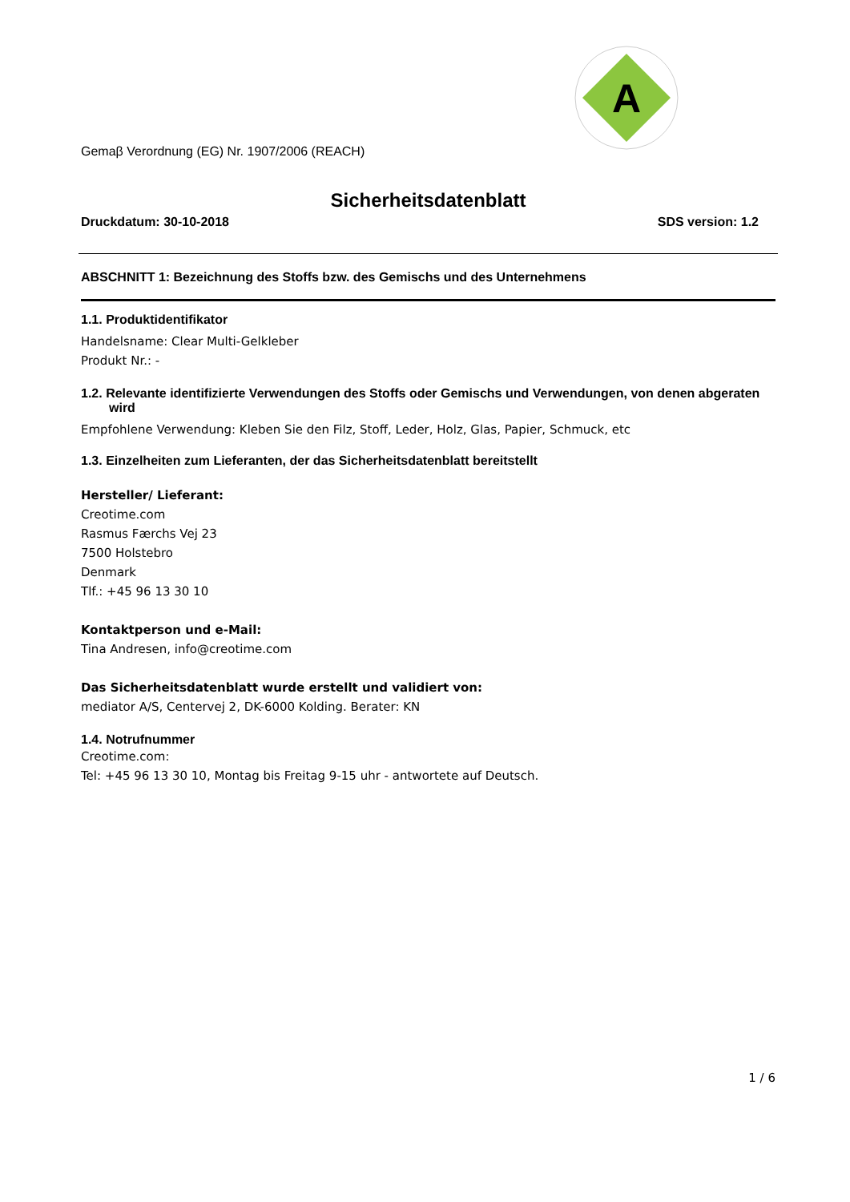A
Gemaβ Verordnung (EG) Nr. 1907/2006 (REACH)
Sicherheitsdatenblatt
Druckdatum: 30-10-2018 SDS version: 1.2
ABSCHNITT 1: Bezeichnung des Stoffs bzw. des Gemischs und des Unternehmens
1.1. Produktidentifikator
Handelsname: Clear Multi-Gelkleber
Produkt Nr.: -
1.2. Relevante identifizierte Verwendungen des Stoffs oder Gemischs und Verwendungen, von denen abgeraten wird
Empfohlene Verwendung: Kleben Sie den Filz, Stoff, Leder, Holz, Glas, Papier, Schmuck, etc
1.3. Einzelheiten zum Lieferanten, der das Sicherheitsdatenblatt bereitstellt
Hersteller/ Lieferant:
Creotime.com
Rasmus Færchs Vej 23
7500 Holstebro
Denmark
Tlf.: +45 96 13 30 10
Kontaktperson und e-Mail:
Tina Andresen, info@creotime.com
Das Sicherheitsdatenblatt wurde erstellt und validiert von:
mediator A/S, Centervej 2, DK-6000 Kolding. Berater: KN
1.4. Notrufnummer
Creotime.com:
Tel: +45 96 13 30 10, Montag bis Freitag 9-15 uhr - antwortete auf Deutsch.
1 / 6